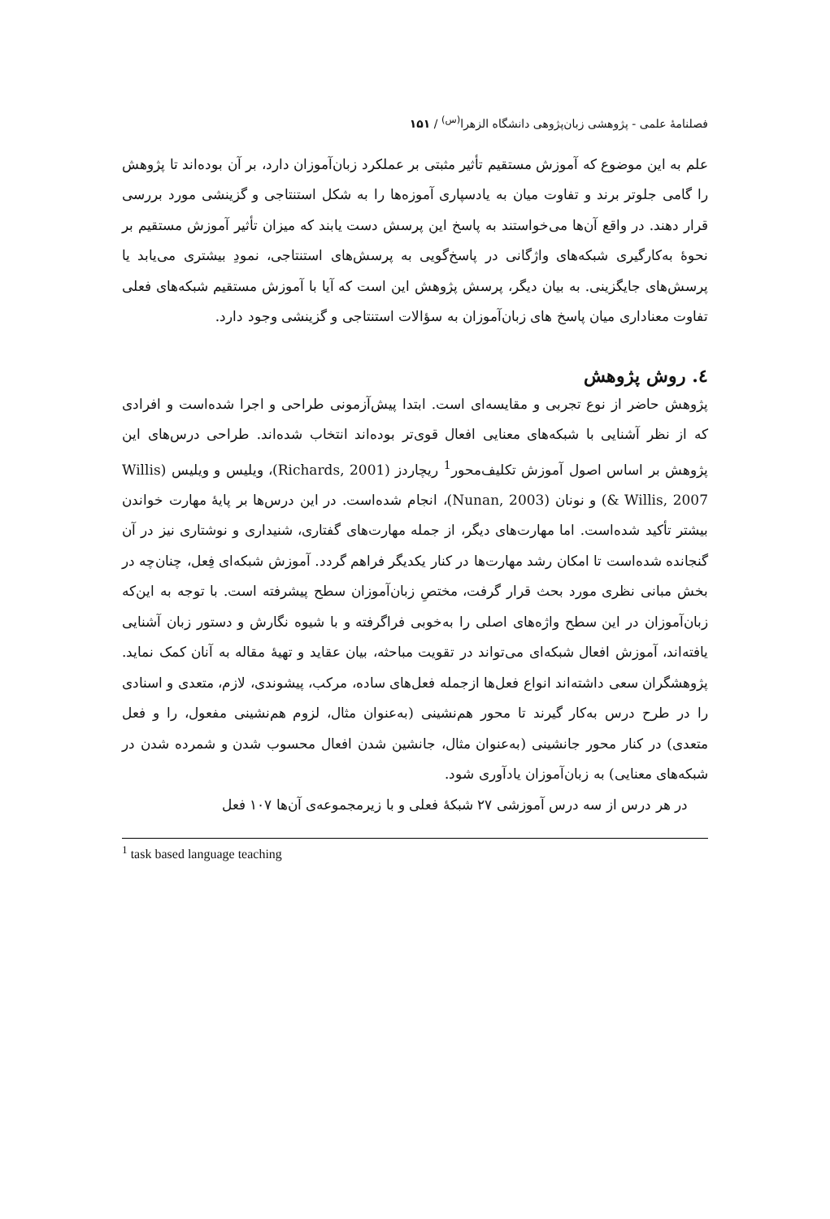فصلنامهٔ علمی - پژوهشی زبان‌پژوهی دانشگاه الزهرا<sup>(س)</sup> / ۱۵۱
علم به این موضوع که آموزش مستقیم تأثیر مثبتی بر عملکرد زبان‌آموزان دارد، بر آن بوده‌اند تا پژوهش را گامی جلوتر برند و تفاوت میان به یادسپاری آموزه‌ها را به شکل استنتاجی و گزینشی مورد بررسی قرار دهند. در واقع آن‌ها می‌خواستند به پاسخ این پرسش دست یابند که میزان تأثیر آموزش مستقیم بر نحوهٔ به‌کارگیری شبکه‌های واژگانی در پاسخ‌گویی به پرسش‌های استنتاجی، نمودِ بیشتری می‌یابد یا پرسش‌های جایگزینی. به بیان دیگر، پرسش پژوهش این است که آیا با آموزش مستقیم شبکه‌های فعلی تفاوت معناداری میان پاسخ های زبان‌آموزان به سؤالات استنتاجی و گزینشی وجود دارد.
٤. روش پژوهش
پژوهش حاضر از نوع تجربی و مقایسه‌ای است. ابتدا پیش‌آزمونی طراحی و اجرا شده‌است و افرادی که از نظر آشنایی با شبکه‌های معنایی افعال قوی‌تر بوده‌اند انتخاب شده‌اند. طراحی درس‌های این پژوهش بر اساس اصول آموزش تکلیف‌محور<sup>1</sup> ریچاردز (Richards, 2001)، ویلیس و ویلیس (Willis & Willis, 2007) و نونان (Nunan, 2003)، انجام شده‌است. در این درس‌ها بر پایهٔ مهارت خواندن بیشتر تأکید شده‌است. اما مهارت‌های دیگر، از جمله مهارت‌های گفتاری، شنیداری و نوشتاری نیز در آن گنجانده شده‌است تا امکان رشد مهارت‌ها در کنار یکدیگر فراهم گردد. آموزش شبکه‌ای فِعل، چنان‌چه در بخش مبانی نظری مورد بحث قرار گرفت، مختصِ زبان‌آموزان سطح پیشرفته است. با توجه به این‌که زبان‌آموزان در این سطح واژه‌های اصلی را به‌خوبی فراگرفته و با شیوه نگارش و دستور زبان آشنایی یافته‌اند، آموزش افعال شبکه‌ای می‌تواند در تقویت مباحثه، بیان عقاید و تهیهٔ مقاله به آنان کمک نماید. پژوهشگران سعی داشته‌اند انواع فعل‌ها ازجمله فعل‌های ساده، مرکب، پیشوندی، لازم، متعدی و اسنادی را در طرح درس به‌کار گیرند تا محور هم‌نشینی (به‌عنوان مثال، لزوم هم‌نشینی مفعول، را و فعل متعدی) در کنار محور جانشینی (به‌عنوان مثال، جانشین شدن افعال محسوب شدن و شمرده شدن در شبکه‌های معنایی) به زبان‌آموزان یادآوری شود.
در هر درس از سه درس آموزشی ۲۷ شبکهٔ فعلی و با زیرمجموعه‌ی آن‌ها ۱۰۷ فعل
<sup>1</sup> task based language teaching